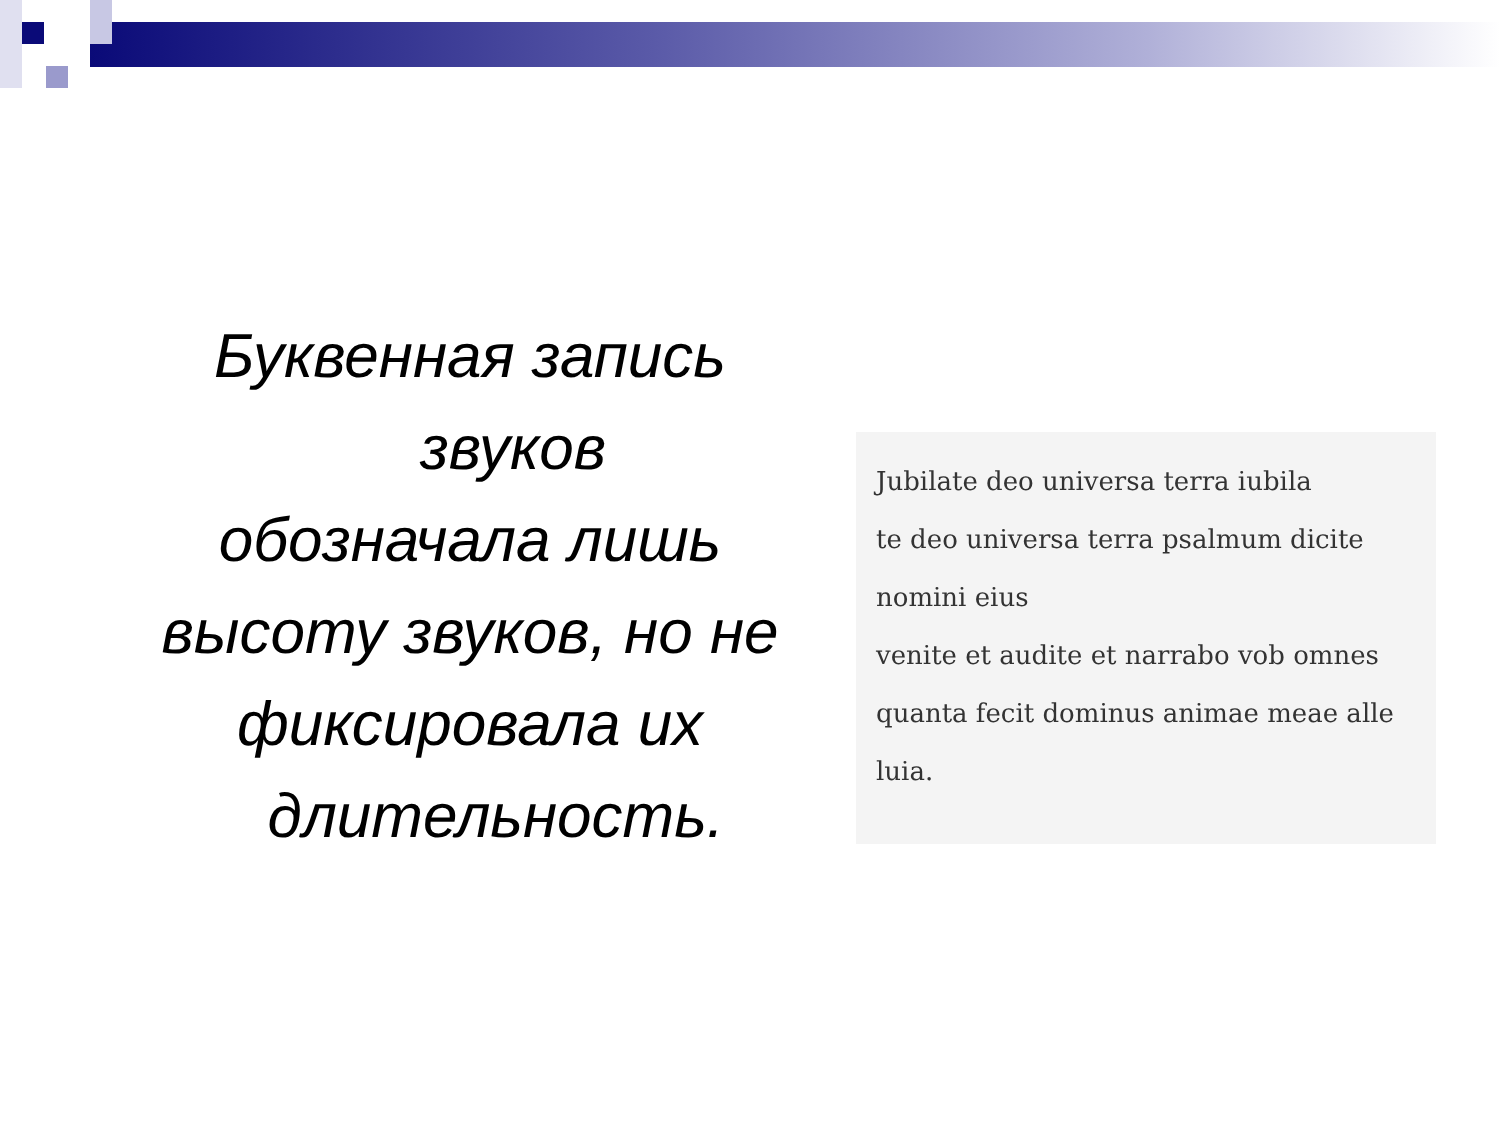Буквенная запись
звуков
обозначала лишь
высоту звуков, но не
фиксировала их
длительность.
Jubilate deo universa terra iubila
te deo universa terra psalmum dicite nomini eius
venite et audite et narrabo vob omnes
quanta fecit dominus animae meae alle luia.